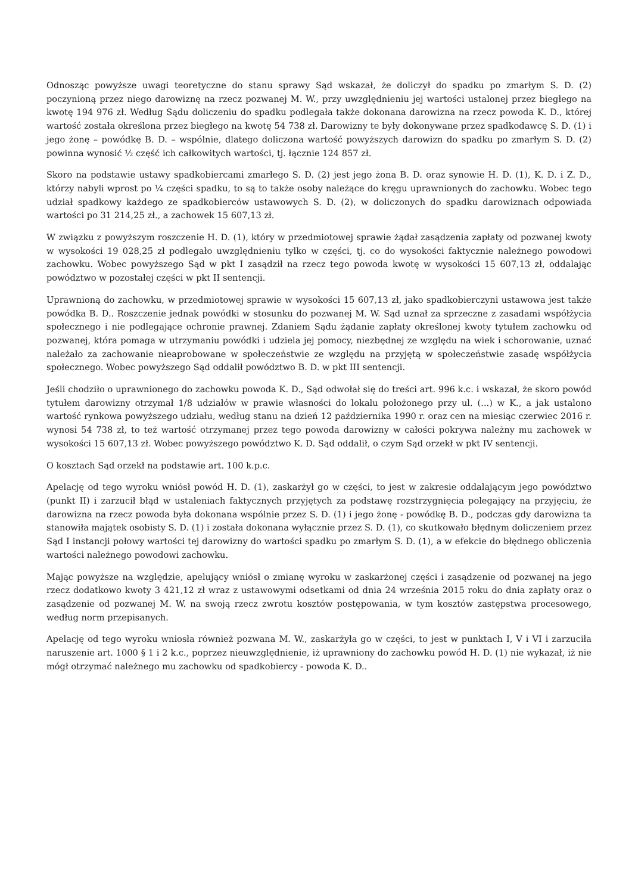Odnosząc powyższe uwagi teoretyczne do stanu sprawy Sąd wskazał, że doliczył do spadku po zmarłym S. D. (2) poczynioną przez niego darowiznę na rzecz pozwanej M. W., przy uwzględnieniu jej wartości ustalonej przez biegłego na kwotę 194 976 zł. Według Sądu doliczeniu do spadku podlegała także dokonana darowizna na rzecz powoda K. D., której wartość została określona przez biegłego na kwotę 54 738 zł. Darowizny te były dokonywane przez spadkodawcę S. D. (1) i jego żonę – powódkę B. D. – wspólnie, dlatego doliczona wartość powyższych darowizn do spadku po zmarłym S. D. (2) powinna wynosić ½ część ich całkowitych wartości, tj. łącznie 124 857 zł.
Skoro na podstawie ustawy spadkobiercami zmarłego S. D. (2) jest jego żona B. D. oraz synowie H. D. (1), K. D. i Z. D., którzy nabyli wprost po ¼ części spadku, to są to także osoby należące do kręgu uprawnionych do zachowku. Wobec tego udział spadkowy każdego ze spadkobierców ustawowych S. D. (2), w doliczonych do spadku darowiznach odpowiada wartości po 31 214,25 zł., a zachowek 15 607,13 zł.
W związku z powyższym roszczenie H. D. (1), który w przedmiotowej sprawie żądał zasądzenia zapłaty od pozwanej kwoty w wysokości 19 028,25 zł podlegało uwzględnieniu tylko w części, tj. co do wysokości faktycznie należnego powodowi zachowku. Wobec powyższego Sąd w pkt I zasądził na rzecz tego powoda kwotę w wysokości 15 607,13 zł, oddalając powództwo w pozostałej części w pkt II sentencji.
Uprawnioną do zachowku, w przedmiotowej sprawie w wysokości 15 607,13 zł, jako spadkobierczyni ustawowa jest także powódka B. D.. Roszczenie jednak powódki w stosunku do pozwanej M. W. Sąd uznał za sprzeczne z zasadami współżycia społecznego i nie podlegające ochronie prawnej. Zdaniem Sądu żądanie zapłaty określonej kwoty tytułem zachowku od pozwanej, która pomaga w utrzymaniu powódki i udziela jej pomocy, niezbędnej ze względu na wiek i schorowanie, uznać należało za zachowanie nieaprobowane w społeczeństwie ze względu na przyjętą w społeczeństwie zasadę współżycia społecznego. Wobec powyższego Sąd oddalił powództwo B. D. w pkt III sentencji.
Jeśli chodziło o uprawnionego do zachowku powoda K. D., Sąd odwołał się do treści art. 996 k.c. i wskazał, że skoro powód tytułem darowizny otrzymał 1/8 udziałów w prawie własności do lokalu położonego przy ul. (...) w K., a jak ustalono wartość rynkowa powyższego udziału, według stanu na dzień 12 października 1990 r. oraz cen na miesiąc czerwiec 2016 r. wynosi 54 738 zł, to też wartość otrzymanej przez tego powoda darowizny w całości pokrywa należny mu zachowek w wysokości 15 607,13 zł. Wobec powyższego powództwo K. D. Sąd oddalił, o czym Sąd orzekł w pkt IV sentencji.
O kosztach Sąd orzekł na podstawie art. 100 k.p.c.
Apelację od tego wyroku wniósł powód H. D. (1), zaskarżył go w części, to jest w zakresie oddalającym jego powództwo (punkt II) i zarzucił błąd w ustaleniach faktycznych przyjętych za podstawę rozstrzygnięcia polegający na przyjęciu, że darowizna na rzecz powoda była dokonana wspólnie przez S. D. (1) i jego żonę - powódkę B. D., podczas gdy darowizna ta stanowiła majątek osobisty S. D. (1) i została dokonana wyłącznie przez S. D. (1), co skutkowało błędnym doliczeniem przez Sąd I instancji połowy wartości tej darowizny do wartości spadku po zmarłym S. D. (1), a w efekcie do błędnego obliczenia wartości należnego powodowi zachowku.
Mając powyższe na względzie, apelujący wniósł o zmianę wyroku w zaskarżonej części i zasądzenie od pozwanej na jego rzecz dodatkowo kwoty 3 421,12 zł wraz z ustawowymi odsetkami od dnia 24 września 2015 roku do dnia zapłaty oraz o zasądzenie od pozwanej M. W. na swoją rzecz zwrotu kosztów postępowania, w tym kosztów zastępstwa procesowego, według norm przepisanych.
Apelację od tego wyroku wniosła również pozwana M. W., zaskarżyła go w części, to jest w punktach I, V i VI i zarzuciła naruszenie art. 1000 § 1 i 2 k.c., poprzez nieuwzględnienie, iż uprawniony do zachowku powód H. D. (1) nie wykazał, iż nie mógł otrzymać należnego mu zachowku od spadkobiercy - powoda K. D..